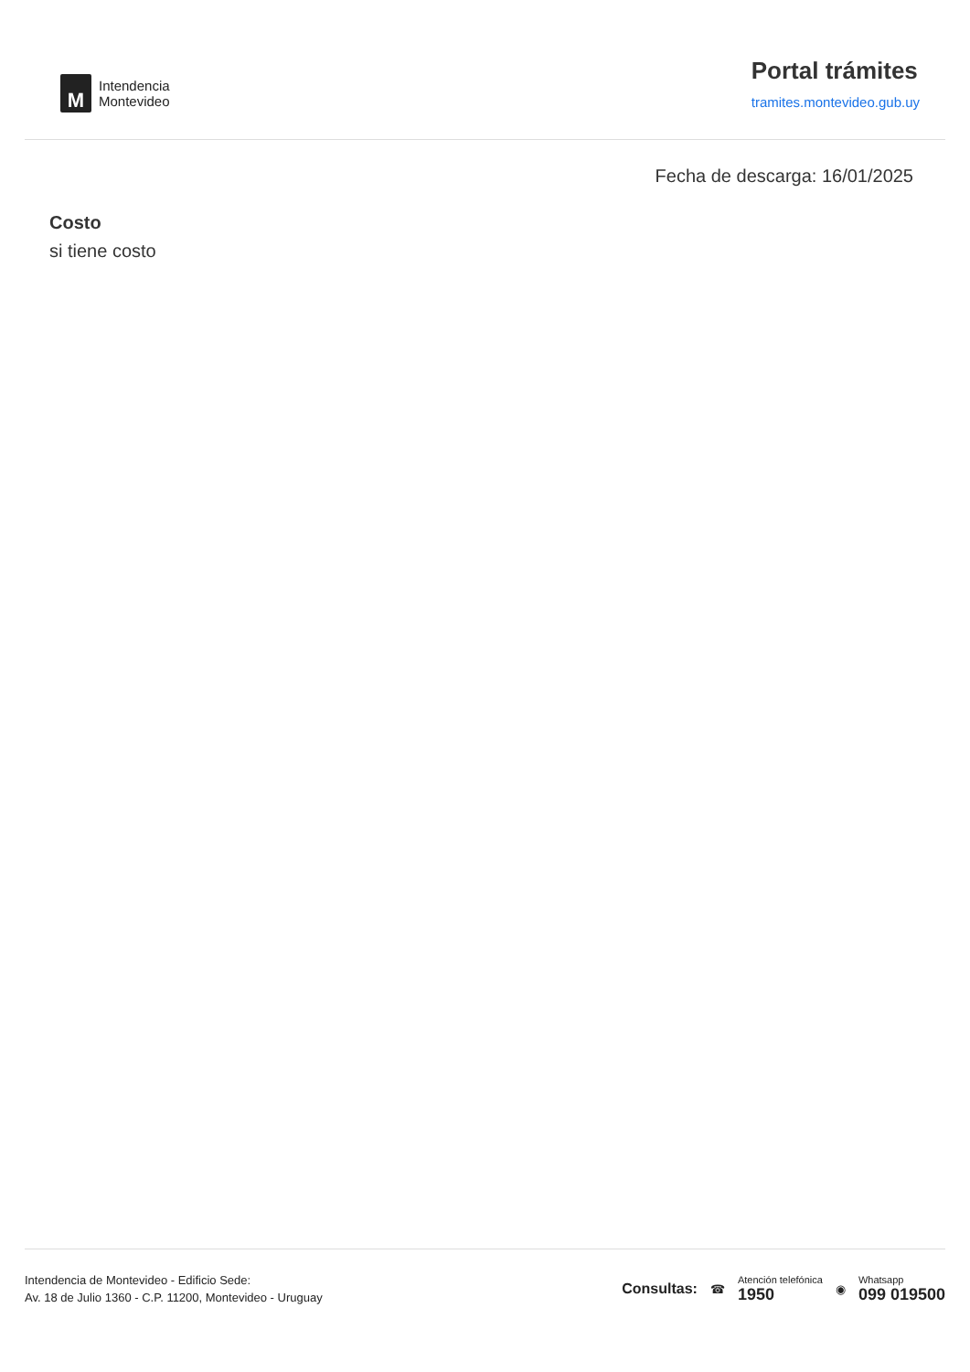M
Intendencia
Montevideo
Portal trámites
tramites.montevideo.gub.uy
Fecha de descarga: 16/01/2025
Costo
si tiene costo
Intendencia de Montevideo - Edificio Sede:
Av. 18 de Julio 1360 - C.P. 11200, Montevideo - Uruguay
Consultas: ☎
Atención telefónica
1950
◉
Whatsapp
099 019500